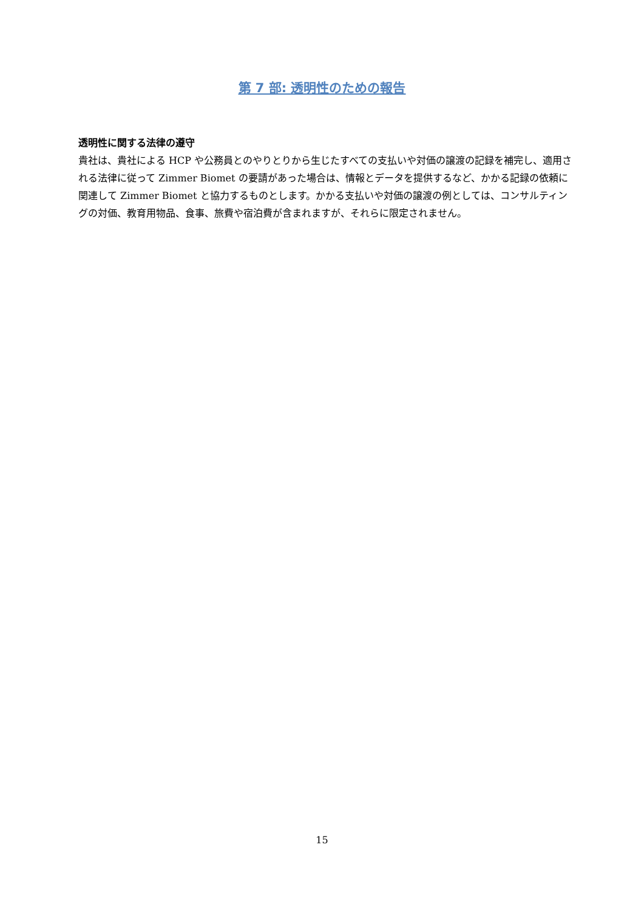第 7 部: 透明性のための報告
透明性に関する法律の遵守
貴社は、貴社による HCP や公務員とのやりとりから生じたすべての支払いや対価の譲渡の記録を補完し、適用される法律に従って Zimmer Biomet の要請があった場合は、情報とデータを提供するなど、かかる記録の依頼に関連して Zimmer Biomet と協力するものとします。かかる支払いや対価の譲渡の例としては、コンサルティングの対価、教育用物品、食事、旅費や宿泊費が含まれますが、それらに限定されません。
15